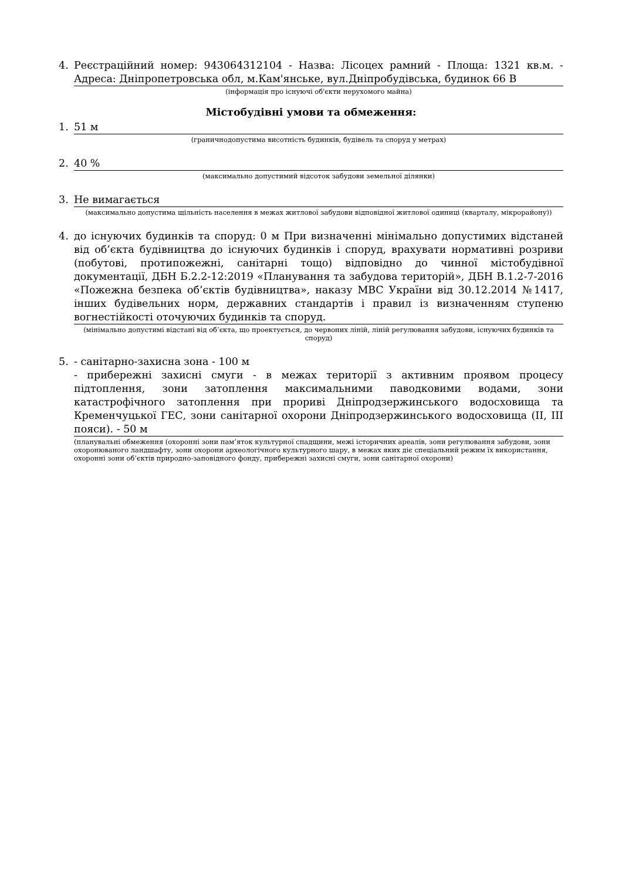4. Реєстраційний номер: 943064312104 - Назва: Лісоцех рамний - Площа: 1321 кв.м. - Адреса: Дніпропетровська обл, м.Кам'янське, вул.Дніпробудівська, будинок 66 В
(інформація про існуючі об'єкти нерухомого майна)
Містобудівні умови та обмеження:
1. 51 м
(граничнодопустима висотність будинків, будівель та споруд у метрах)
2. 40 %
(максимально допустимий відсоток забудови земельної ділянки)
3. Не вимагається
(максимально допустима щільність населення в межах житлової забудови відповідної житлової одиниці (кварталу, мікрорайону))
4. до існуючих будинків та споруд: 0 м При визначенні мінімально допустимих відстаней від об’єкта будівництва до існуючих будинків і споруд, врахувати нормативні розриви (побутові, протипожежні, санітарні тощо) відповідно до чинної містобудівної документації, ДБН Б.2.2-12:2019 «Планування та забудова територій», ДБН В.1.2-7-2016 «Пожежна безпека об’єктів будівництва», наказу МВС України від 30.12.2014 №1417, інших будівельних норм, державних стандартів і правил із визначенням ступеню вогнестійкості оточуючих будинків та споруд.
(мінімально допустимі відстані від об’єкта, що проектується, до червоних ліній, ліній регулювання забудови, існуючих будинків та споруд)
5. - санітарно-захисна зона - 100 м
- прибережні захисні смуги - в межах території з активним проявом процесу підтоплення, зони затоплення максимальними паводковими водами, зони катастрофічного затоплення при прориві Дніпродзержинського водосховища та Кременчуцької ГЕС, зони санітарної охорони Дніпродзержинського водосховища (II, III пояси). - 50 м
(планувальні обмеження (охоронні зони пам’яток культурної спадщини, межі історичних ареалів, зони регулювання забудови, зони охоронюваного ландшафту, зони охорони археологічного культурного шару, в межах яких діє спеціальний режим їх використання, охоронні зони об’єктів природно-заповідного фонду, прибережні захисні смуги, зони санітарної охорони)